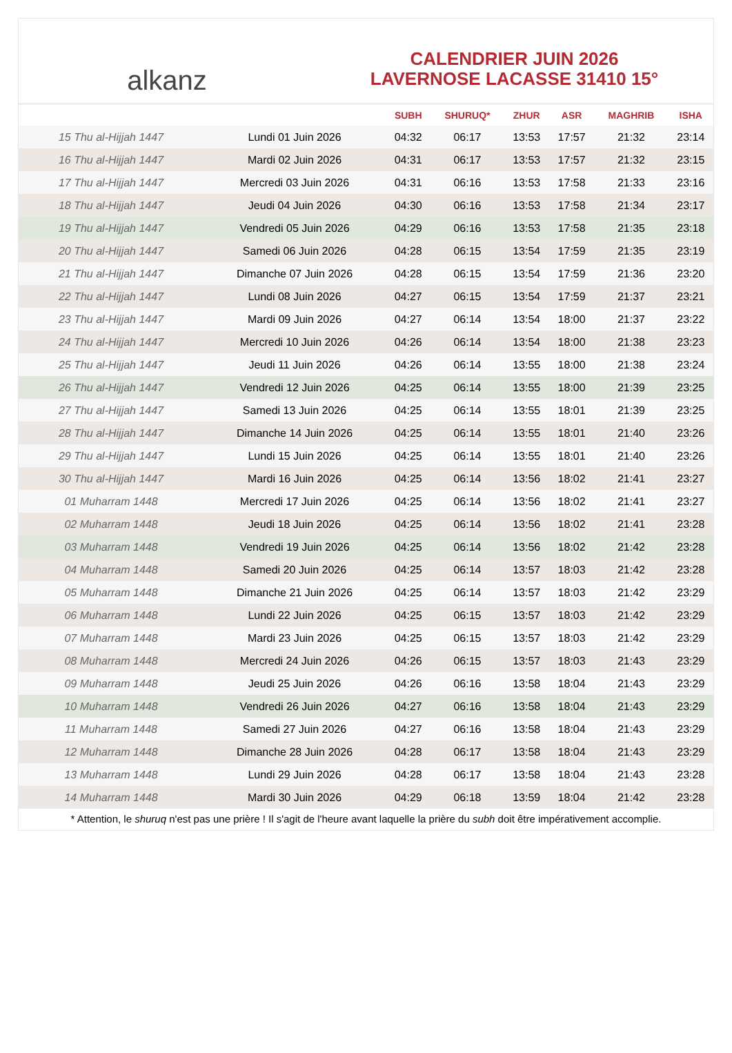alkanz
CALENDRIER JUIN 2026
LAVERNOSE LACASSE 31410 15°
| | | SUBH | SHURUQ* | ZHUR | ASR | MAGHRIB | ISHA |
| --- | --- | --- | --- | --- | --- | --- | --- |
| 15 Thu al-Hijjah 1447 | Lundi 01 Juin 2026 | 04:32 | 06:17 | 13:53 | 17:57 | 21:32 | 23:14 |
| 16 Thu al-Hijjah 1447 | Mardi 02 Juin 2026 | 04:31 | 06:17 | 13:53 | 17:57 | 21:32 | 23:15 |
| 17 Thu al-Hijjah 1447 | Mercredi 03 Juin 2026 | 04:31 | 06:16 | 13:53 | 17:58 | 21:33 | 23:16 |
| 18 Thu al-Hijjah 1447 | Jeudi 04 Juin 2026 | 04:30 | 06:16 | 13:53 | 17:58 | 21:34 | 23:17 |
| 19 Thu al-Hijjah 1447 | Vendredi 05 Juin 2026 | 04:29 | 06:16 | 13:53 | 17:58 | 21:35 | 23:18 |
| 20 Thu al-Hijjah 1447 | Samedi 06 Juin 2026 | 04:28 | 06:15 | 13:54 | 17:59 | 21:35 | 23:19 |
| 21 Thu al-Hijjah 1447 | Dimanche 07 Juin 2026 | 04:28 | 06:15 | 13:54 | 17:59 | 21:36 | 23:20 |
| 22 Thu al-Hijjah 1447 | Lundi 08 Juin 2026 | 04:27 | 06:15 | 13:54 | 17:59 | 21:37 | 23:21 |
| 23 Thu al-Hijjah 1447 | Mardi 09 Juin 2026 | 04:27 | 06:14 | 13:54 | 18:00 | 21:37 | 23:22 |
| 24 Thu al-Hijjah 1447 | Mercredi 10 Juin 2026 | 04:26 | 06:14 | 13:54 | 18:00 | 21:38 | 23:23 |
| 25 Thu al-Hijjah 1447 | Jeudi 11 Juin 2026 | 04:26 | 06:14 | 13:55 | 18:00 | 21:38 | 23:24 |
| 26 Thu al-Hijjah 1447 | Vendredi 12 Juin 2026 | 04:25 | 06:14 | 13:55 | 18:00 | 21:39 | 23:25 |
| 27 Thu al-Hijjah 1447 | Samedi 13 Juin 2026 | 04:25 | 06:14 | 13:55 | 18:01 | 21:39 | 23:25 |
| 28 Thu al-Hijjah 1447 | Dimanche 14 Juin 2026 | 04:25 | 06:14 | 13:55 | 18:01 | 21:40 | 23:26 |
| 29 Thu al-Hijjah 1447 | Lundi 15 Juin 2026 | 04:25 | 06:14 | 13:55 | 18:01 | 21:40 | 23:26 |
| 30 Thu al-Hijjah 1447 | Mardi 16 Juin 2026 | 04:25 | 06:14 | 13:56 | 18:02 | 21:41 | 23:27 |
| 01 Muharram 1448 | Mercredi 17 Juin 2026 | 04:25 | 06:14 | 13:56 | 18:02 | 21:41 | 23:27 |
| 02 Muharram 1448 | Jeudi 18 Juin 2026 | 04:25 | 06:14 | 13:56 | 18:02 | 21:41 | 23:28 |
| 03 Muharram 1448 | Vendredi 19 Juin 2026 | 04:25 | 06:14 | 13:56 | 18:02 | 21:42 | 23:28 |
| 04 Muharram 1448 | Samedi 20 Juin 2026 | 04:25 | 06:14 | 13:57 | 18:03 | 21:42 | 23:28 |
| 05 Muharram 1448 | Dimanche 21 Juin 2026 | 04:25 | 06:14 | 13:57 | 18:03 | 21:42 | 23:29 |
| 06 Muharram 1448 | Lundi 22 Juin 2026 | 04:25 | 06:15 | 13:57 | 18:03 | 21:42 | 23:29 |
| 07 Muharram 1448 | Mardi 23 Juin 2026 | 04:25 | 06:15 | 13:57 | 18:03 | 21:42 | 23:29 |
| 08 Muharram 1448 | Mercredi 24 Juin 2026 | 04:26 | 06:15 | 13:57 | 18:03 | 21:43 | 23:29 |
| 09 Muharram 1448 | Jeudi 25 Juin 2026 | 04:26 | 06:16 | 13:58 | 18:04 | 21:43 | 23:29 |
| 10 Muharram 1448 | Vendredi 26 Juin 2026 | 04:27 | 06:16 | 13:58 | 18:04 | 21:43 | 23:29 |
| 11 Muharram 1448 | Samedi 27 Juin 2026 | 04:27 | 06:16 | 13:58 | 18:04 | 21:43 | 23:29 |
| 12 Muharram 1448 | Dimanche 28 Juin 2026 | 04:28 | 06:17 | 13:58 | 18:04 | 21:43 | 23:29 |
| 13 Muharram 1448 | Lundi 29 Juin 2026 | 04:28 | 06:17 | 13:58 | 18:04 | 21:43 | 23:28 |
| 14 Muharram 1448 | Mardi 30 Juin 2026 | 04:29 | 06:18 | 13:59 | 18:04 | 21:42 | 23:28 |
* Attention, le shuruq n'est pas une prière ! Il s'agit de l'heure avant laquelle la prière du subh doit être impérativement accomplie.